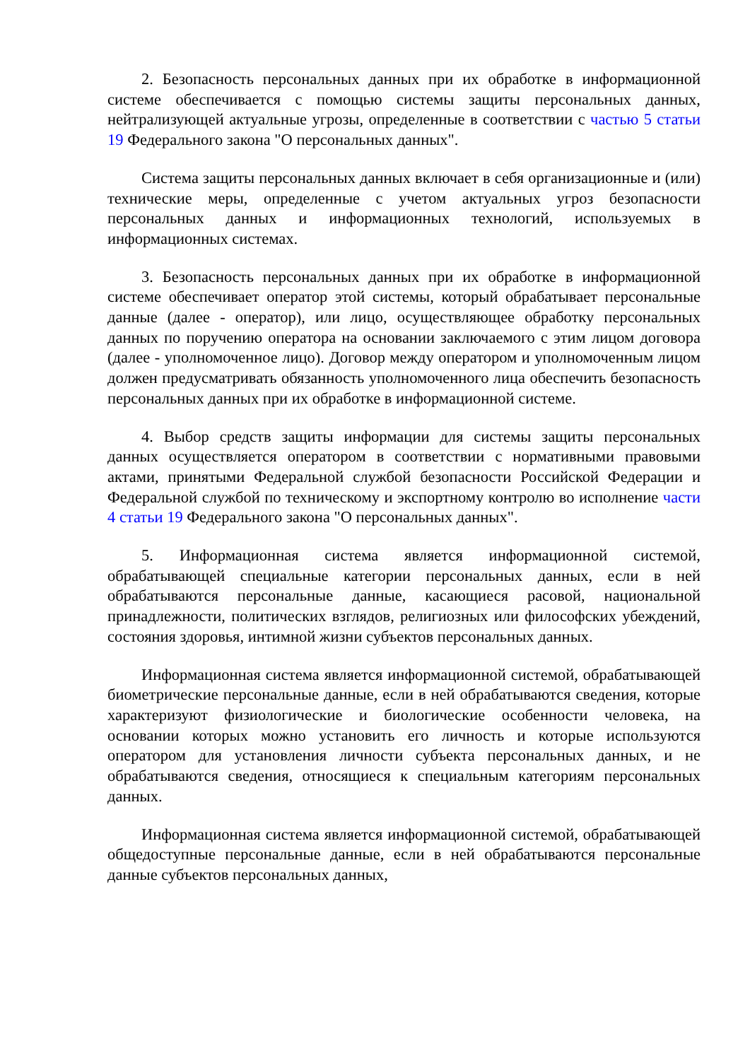2. Безопасность персональных данных при их обработке в информационной системе обеспечивается с помощью системы защиты персональных данных, нейтрализующей актуальные угрозы, определенные в соответствии с частью 5 статьи 19 Федерального закона "О персональных данных".
Система защиты персональных данных включает в себя организационные и (или) технические меры, определенные с учетом актуальных угроз безопасности персональных данных и информационных технологий, используемых в информационных системах.
3. Безопасность персональных данных при их обработке в информационной системе обеспечивает оператор этой системы, который обрабатывает персональные данные (далее - оператор), или лицо, осуществляющее обработку персональных данных по поручению оператора на основании заключаемого с этим лицом договора (далее - уполномоченное лицо). Договор между оператором и уполномоченным лицом должен предусматривать обязанность уполномоченного лица обеспечить безопасность персональных данных при их обработке в информационной системе.
4. Выбор средств защиты информации для системы защиты персональных данных осуществляется оператором в соответствии с нормативными правовыми актами, принятыми Федеральной службой безопасности Российской Федерации и Федеральной службой по техническому и экспортному контролю во исполнение части 4 статьи 19 Федерального закона "О персональных данных".
5. Информационная система является информационной системой, обрабатывающей специальные категории персональных данных, если в ней обрабатываются персональные данные, касающиеся расовой, национальной принадлежности, политических взглядов, религиозных или философских убеждений, состояния здоровья, интимной жизни субъектов персональных данных.
Информационная система является информационной системой, обрабатывающей биометрические персональные данные, если в ней обрабатываются сведения, которые характеризуют физиологические и биологические особенности человека, на основании которых можно установить его личность и которые используются оператором для установления личности субъекта персональных данных, и не обрабатываются сведения, относящиеся к специальным категориям персональных данных.
Информационная система является информационной системой, обрабатывающей общедоступные персональные данные, если в ней обрабатываются персональные данные субъектов персональных данных,